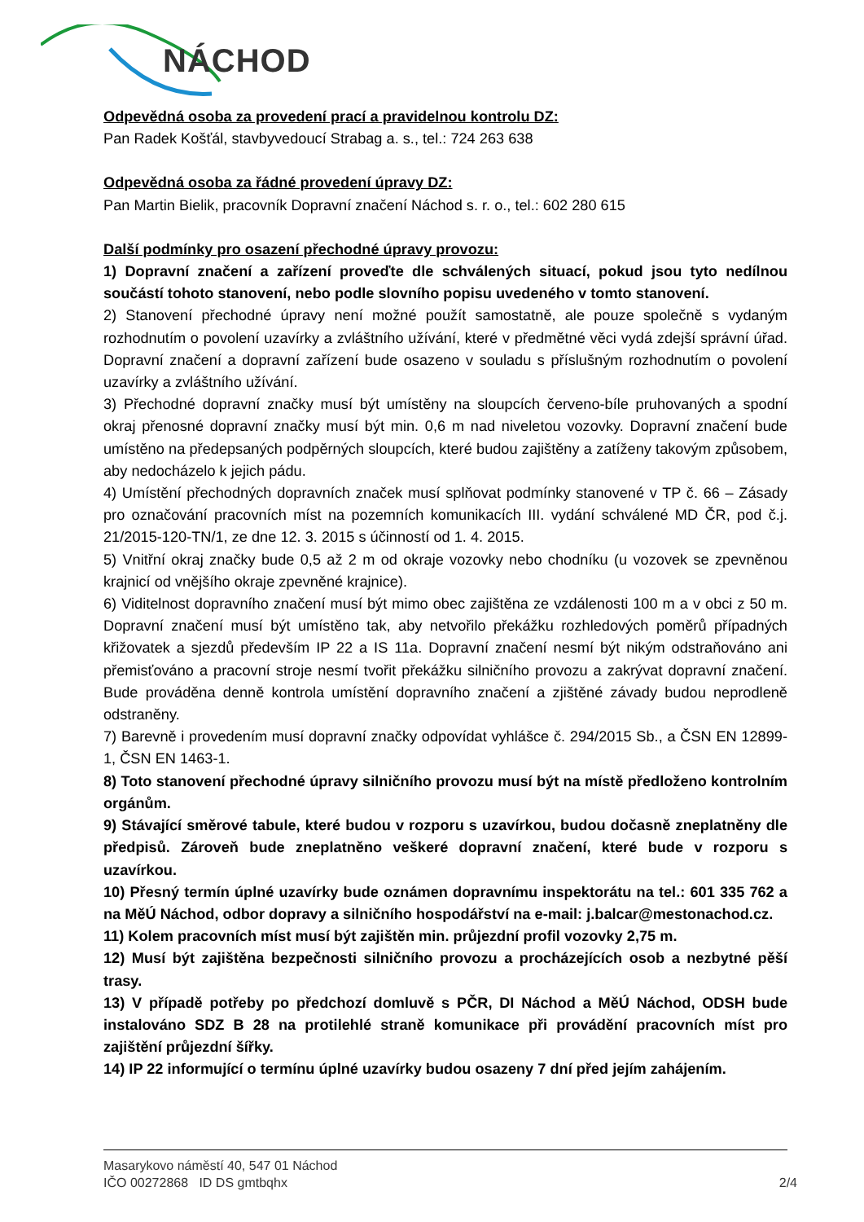NÁCHOD
Odpevědná osoba za provedení prací a pravidelnou kontrolu DZ:
Pan Radek Košťál, stavbyvedoucí Strabag a. s., tel.: 724 263 638
Odpevědná osoba za řádné provedení úpravy DZ:
Pan Martin Bielik, pracovník Dopravní značení Náchod s. r. o., tel.: 602 280 615
Další podmínky pro osazení přechodné úpravy provozu:
1) Dopravní značení a zařízení proveďte dle schválených situací, pokud jsou tyto nedílnou součástí tohoto stanovení, nebo podle slovního popisu uvedeného v tomto stanovení.
2) Stanovení přechodné úpravy není možné použít samostatně, ale pouze společně s vydaným rozhodnutím o povolení uzavírky a zvláštního užívání, které v předmětné věci vydá zdejší správní úřad. Dopravní značení a dopravní zařízení bude osazeno v souladu s příslušným rozhodnutím o povolení uzavírky a zvláštního užívání.
3) Přechodné dopravní značky musí být umístěny na sloupcích červeno-bíle pruhovaných a spodní okraj přenosné dopravní značky musí být min. 0,6 m nad niveletou vozovky. Dopravní značení bude umístěno na předepsaných podpěrných sloupcích, které budou zajištěny a zatíženy takovým způsobem, aby nedocházelo k jejich pádu.
4) Umístění přechodných dopravních značek musí splňovat podmínky stanovené v TP č. 66 – Zásady pro označování pracovních míst na pozemních komunikacích III. vydání schválené MD ČR, pod č.j. 21/2015-120-TN/1, ze dne 12. 3. 2015 s účinností od 1. 4. 2015.
5) Vnitřní okraj značky bude 0,5 až 2 m od okraje vozovky nebo chodníku (u vozovek se zpevněnou krajnicí od vnějšího okraje zpevněné krajnice).
6) Viditelnost dopravního značení musí být mimo obec zajištěna ze vzdálenosti 100 m a v obci z 50 m. Dopravní značení musí být umístěno tak, aby netvořilo překážku rozhledových poměrů případných křižovatek a sjezdů především IP 22 a IS 11a. Dopravní značení nesmí být nikým odstraňováno ani přemisťováno a pracovní stroje nesmí tvořit překážku silničního provozu a zakrývat dopravní značení. Bude prováděna denně kontrola umístění dopravního značení a zjištěné závady budou neprodleně odstraněny.
7) Barevně i provedením musí dopravní značky odpovídat vyhlášce č. 294/2015 Sb., a ČSN EN 12899-1, ČSN EN 1463-1.
8) Toto stanovení přechodné úpravy silničního provozu musí být na místě předloženo kontrolním orgánům.
9) Stávající směrové tabule, které budou v rozporu s uzavírkou, budou dočasně zneplatněny dle předpisů. Zároveň bude zneplatněno veškeré dopravní značení, které bude v rozporu s uzavírkou.
10) Přesný termín úplné uzavírky bude oznámen dopravnímu inspektorátu na tel.: 601 335 762 a na MěÚ Náchod, odbor dopravy a silničního hospodářství na e-mail: j.balcar@mestonachod.cz.
11) Kolem pracovních míst musí být zajištěn min. průjezdní profil vozovky 2,75 m.
12) Musí být zajištěna bezpečnosti silničního provozu a procházejících osob a nezbytné pěší trasy.
13) V případě potřeby po předchozí domluvě s PČR, DI Náchod a MěÚ Náchod, ODSH bude instalováno SDZ B 28 na protilehlé straně komunikace při provádění pracovních míst pro zajištění průjezdní šířky.
14) IP 22 informující o termínu úplné uzavírky budou osazeny 7 dní před jejím zahájením.
Masarykovo náměstí 40, 547 01 Náchod
IČO 00272868 ID DS gmtbqhx 2/4